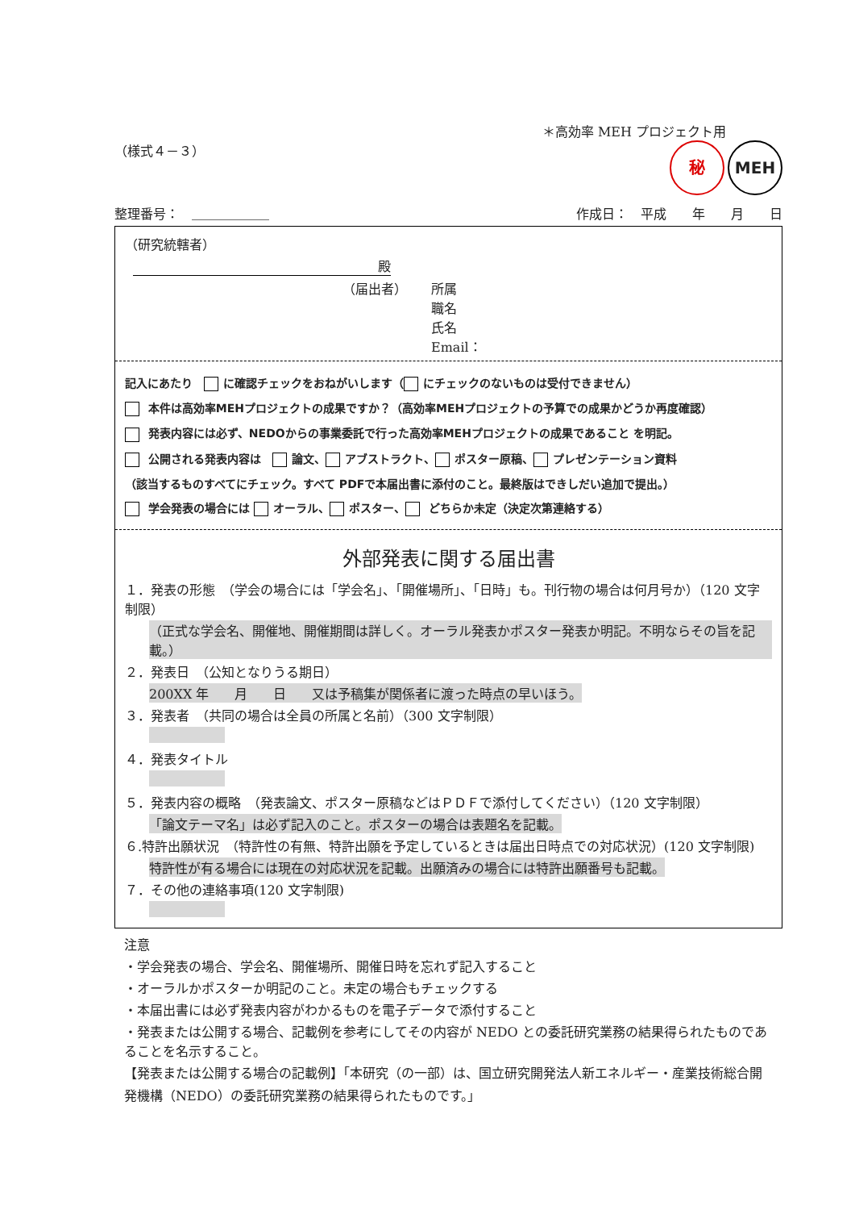＊高効率 MEH プロジェクト用
（様式４－３）
秘 MEH
整理番号：　＿＿＿＿＿＿ 作成日：　平成　　年　　月　　日
（研究統轄者）
殿
（届出者） 所属
職名
氏名
Email：
記入にあたり　 に確認チェックをおねがいします（ にチェックのないものは受付できません）
本件は高効率MEHプロジェクトの成果ですか？（高効率MEHプロジェクトの予算での成果かどうか再度確認）
発表内容には必ず、NEDOからの事業委託で行った高効率MEHプロジェクトの成果であること を明記。
公開される発表内容は　 論文、 アブストラクト、 ポスター原稿、 プレゼンテーション資料
（該当するものすべてにチェック。すべて PDFで本届出書に添付のこと。最終版はできしだい追加で提出。）
学会発表の場合には オーラル、 ポスター、 どちらか未定（決定次第連絡する）
外部発表に関する届出書
１．発表の形態　（学会の場合には「学会名」、「開催場所」、「日時」も。刊行物の場合は何月号か）（120 文字制限）
（正式な学会名、開催地、開催期間は詳しく。オーラル発表かポスター発表か明記。不明ならその旨を記載。）
２．発表日　（公知となりうる期日）
200XX 年　　月　　日　　又は予稿集が関係者に渡った時点の早いほう。
３．発表者　（共同の場合は全員の所属と名前）（300 文字制限）
４．発表タイトル
５．発表内容の概略　（発表論文、ポスター原稿などはＰＤＦで添付してください）（120 文字制限）
「論文テーマ名」は必ず記入のこと。ポスターの場合は表題名を記載。
６.特許出願状況　（特許性の有無、特許出願を予定しているときは届出日時点での対応状況）(120 文字制限)
特許性が有る場合には現在の対応状況を記載。出願済みの場合には特許出願番号も記載。
７．その他の連絡事項(120 文字制限)
注意
・学会発表の場合、学会名、開催場所、開催日時を忘れず記入すること
・オーラルかポスターか明記のこと。未定の場合もチェックする
・本届出書には必ず発表内容がわかるものを電子データで添付すること
・発表または公開する場合、記載例を参考にしてその内容が NEDO との委託研究業務の結果得られたものであることを名示すること。
【発表または公開する場合の記載例】「本研究（の一部）は、国立研究開発法人新エネルギー・産業技術総合開発機構（NEDO）の委託研究業務の結果得られたものです。」